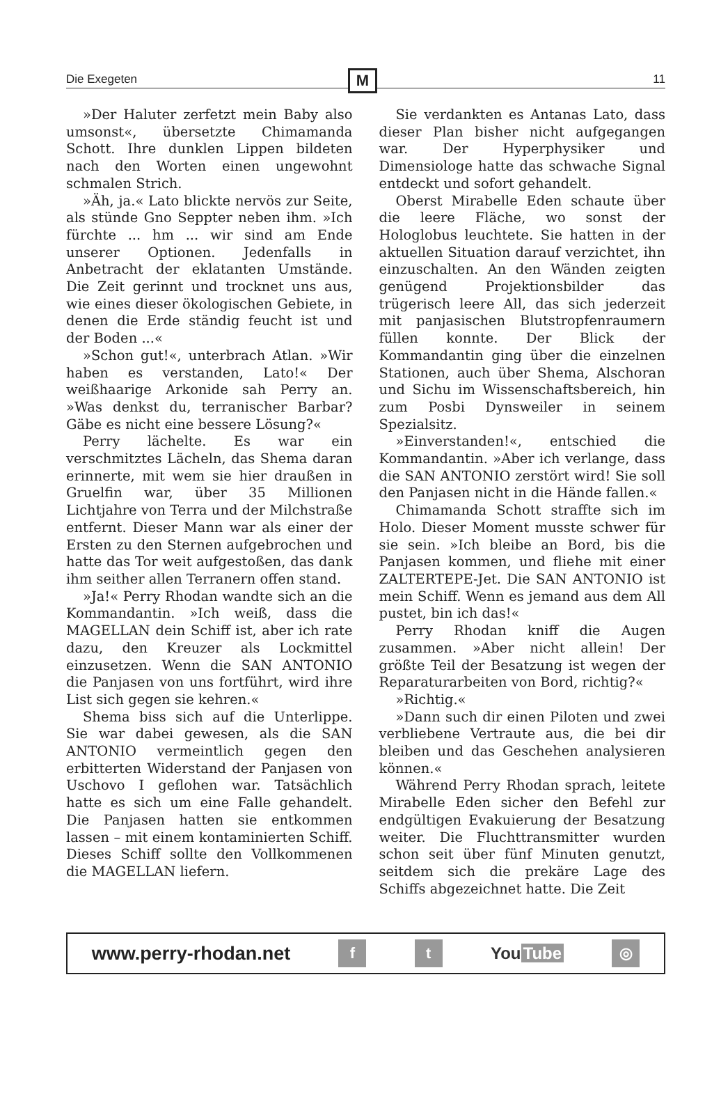Die Exegeten
M
11
»Der Haluter zerfetzt mein Baby also umsonst«, übersetzte Chimamanda Schott. Ihre dunklen Lippen bildeten nach den Worten einen ungewohnt schmalen Strich.
»Äh, ja.« Lato blickte nervös zur Seite, als stünde Gno Seppter neben ihm. »Ich fürchte ... hm ... wir sind am Ende unserer Optionen. Jedenfalls in Anbetracht der eklatanten Umstände. Die Zeit gerinnt und trocknet uns aus, wie eines dieser ökologischen Gebiete, in denen die Erde ständig feucht ist und der Boden ...«
»Schon gut!«, unterbrach Atlan. »Wir haben es verstanden, Lato!« Der weißhaarige Arkonide sah Perry an. »Was denkst du, terranischer Barbar? Gäbe es nicht eine bessere Lösung?«
Perry lächelte. Es war ein verschmitztes Lächeln, das Shema daran erinnerte, mit wem sie hier draußen in Gruelfin war, über 35 Millionen Lichtjahre von Terra und der Milchstraße entfernt. Dieser Mann war als einer der Ersten zu den Sternen aufgebrochen und hatte das Tor weit aufgestoßen, das dank ihm seither allen Terranern offen stand.
»Ja!« Perry Rhodan wandte sich an die Kommandantin. »Ich weiß, dass die MAGELLAN dein Schiff ist, aber ich rate dazu, den Kreuzer als Lockmittel einzusetzen. Wenn die SAN ANTONIO die Panjasen von uns fortführt, wird ihre List sich gegen sie kehren.«
Shema biss sich auf die Unterlippe. Sie war dabei gewesen, als die SAN ANTONIO vermeintlich gegen den erbitterten Widerstand der Panjasen von Uschovo I geflohen war. Tatsächlich hatte es sich um eine Falle gehandelt. Die Panjasen hatten sie entkommen lassen – mit einem kontaminierten Schiff. Dieses Schiff sollte den Vollkommenen die MAGELLAN liefern.
Sie verdankten es Antanas Lato, dass dieser Plan bisher nicht aufgegangen war. Der Hyperphysiker und Dimensiologe hatte das schwache Signal entdeckt und sofort gehandelt.
Oberst Mirabelle Eden schaute über die leere Fläche, wo sonst der Hologlobus leuchtete. Sie hatten in der aktuellen Situation darauf verzichtet, ihn einzuschalten. An den Wänden zeigten genügend Projektionsbilder das trügerisch leere All, das sich jederzeit mit panjasischen Blutstropfenraumern füllen konnte. Der Blick der Kommandantin ging über die einzelnen Stationen, auch über Shema, Alschoran und Sichu im Wissenschaftsbereich, hin zum Posbi Dynsweiler in seinem Spezialsitz.
»Einverstanden!«, entschied die Kommandantin. »Aber ich verlange, dass die SAN ANTONIO zerstört wird! Sie soll den Panjasen nicht in die Hände fallen.«
Chimamanda Schott straffte sich im Holo. Dieser Moment musste schwer für sie sein. »Ich bleibe an Bord, bis die Panjasen kommen, und fliehe mit einer ZALTERTEPE-Jet. Die SAN ANTONIO ist mein Schiff. Wenn es jemand aus dem All pustet, bin ich das!«
Perry Rhodan kniff die Augen zusammen. »Aber nicht allein! Der größte Teil der Besatzung ist wegen der Reparaturarbeiten von Bord, richtig?«
»Richtig.«
»Dann such dir einen Piloten und zwei verbliebene Vertraute aus, die bei dir bleiben und das Geschehen analysieren können.«
Während Perry Rhodan sprach, leitete Mirabelle Eden sicher den Befehl zur endgültigen Evakuierung der Besatzung weiter. Die Fluchttransmitter wurden schon seit über fünf Minuten genutzt, seitdem sich die prekäre Lage des Schiffs abgezeichnet hatte. Die Zeit
www.perry-rhodan.net f t You Tube ◎